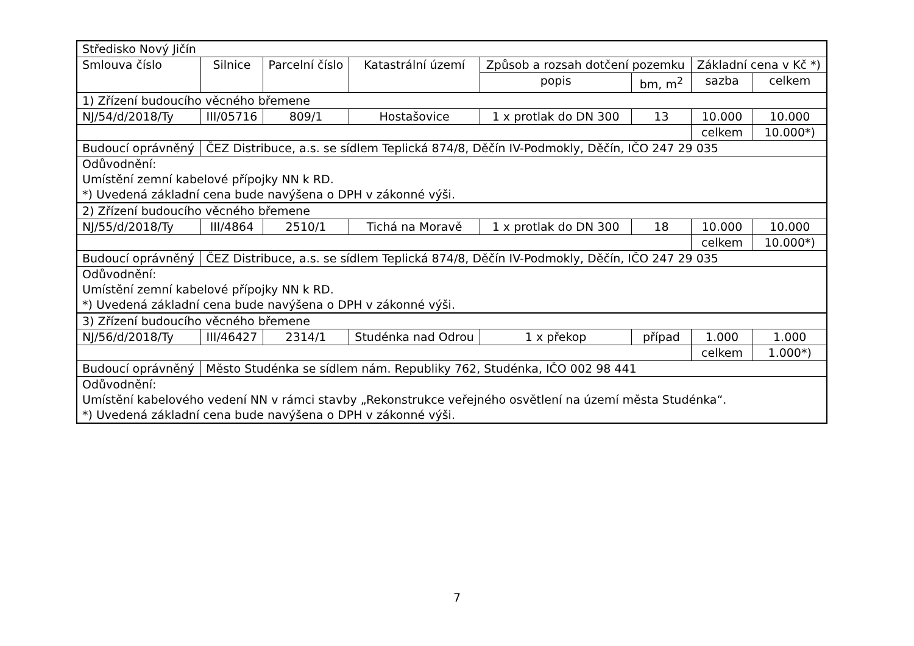| Středisko Nový Jičín | | | | | | | |
| Smlouva číslo | Silnice | Parcelní číslo | Katastrální území | Způsob a rozsah dotčení pozemku | | Základní cena v Kč *) | |
| | | | | popis | bm, m<sup>2</sup> | sazba | celkem |
| 1) Zřízení budoucího věcného břemene | | | | | | | |
| NJ/54/d/2018/Ty | III/05716 | 809/1 | Hostašovice | 1 x protlak do DN 300 | 13 | 10.000 | 10.000 |
| | | | | | | celkem | 10.000*) |
| Budoucí oprávněný | ČEZ Distribuce, a.s. se sídlem Teplická 874/8, Děčín IV-Podmokly, Děčín, IČO 247 29 035 | | | | | | |
| Odůvodnění: Umístění zemní kabelové přípojky NN k RD. *) Uvedená základní cena bude navýšena o DPH v zákonné výši. | | | | | | | |
| 2) Zřízení budoucího věcného břemene | | | | | | | |
| NJ/55/d/2018/Ty | III/4864 | 2510/1 | Tichá na Moravě | 1 x protlak do DN 300 | 18 | 10.000 | 10.000 |
| | | | | | | celkem | 10.000*) |
| Budoucí oprávněný | ČEZ Distribuce, a.s. se sídlem Teplická 874/8, Děčín IV-Podmokly, Děčín, IČO 247 29 035 | | | | | | |
| Odůvodnění: Umístění zemní kabelové přípojky NN k RD. *) Uvedená základní cena bude navýšena o DPH v zákonné výši. | | | | | | | |
| 3) Zřízení budoucího věcného břemene | | | | | | | |
| NJ/56/d/2018/Ty | III/46427 | 2314/1 | Studénka nad Odrou | 1 x překop | případ | 1.000 | 1.000 |
| | | | | | | celkem | 1.000*) |
| Budoucí oprávněný | Město Studénka se sídlem nám. Republiky 762, Studénka, IČO 002 98 441 | | | | | | |
| Odůvodnění: Umístění kabelového vedení NN v rámci stavby „Rekonstrukce veřejného osvětlení na území města Studénka“. *) Uvedená základní cena bude navýšena o DPH v zákonné výši. | | | | | | | |
7